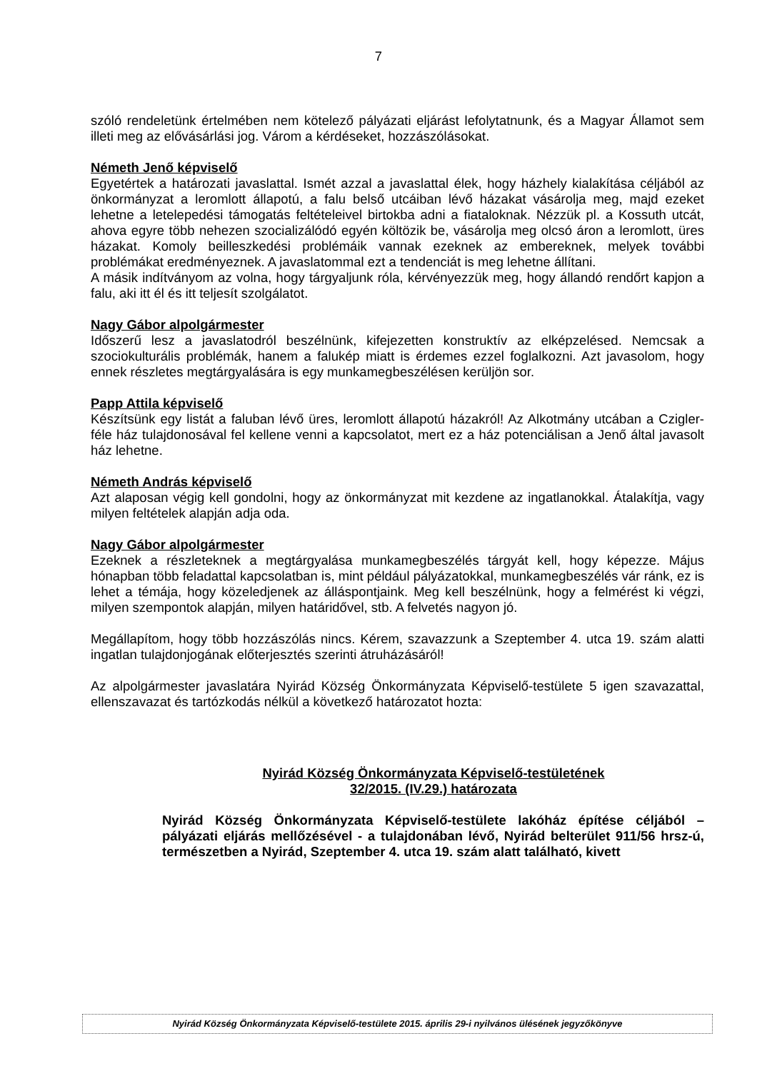7
szóló rendeletünk értelmében nem kötelező pályázati eljárást lefolytatnunk, és a Magyar Államot sem illeti meg az elővásárlási jog. Várom a kérdéseket, hozzászólásokat.
Németh Jenő képviselő
Egyetértek a határozati javaslattal. Ismét azzal a javaslattal élek, hogy házhely kialakítása céljából az önkormányzat a leromlott állapotú, a falu belső utcáiban lévő házakat vásárolja meg, majd ezeket lehetne a letelepedési támogatás feltételeivel birtokba adni a fiataloknak. Nézzük pl. a Kossuth utcát, ahova egyre több nehezen szocializálódó egyén költözik be, vásárolja meg olcsó áron a leromlott, üres házakat. Komoly beilleszkedési problémáik vannak ezeknek az embereknek, melyek további problémákat eredményeznek. A javaslatommal ezt a tendenciát is meg lehetne állítani.
A másik indítványom az volna, hogy tárgyaljunk róla, kérvényezzük meg, hogy állandó rendőrt kapjon a falu, aki itt él és itt teljesít szolgálatot.
Nagy Gábor alpolgármester
Időszerű lesz a javaslatodról beszélnünk, kifejezetten konstruktív az elképzelésed. Nemcsak a szociokulturális problémák, hanem a falukép miatt is érdemes ezzel foglalkozni. Azt javasolom, hogy ennek részletes megtárgyalására is egy munkamegbeszélésen kerüljön sor.
Papp Attila képviselő
Készítsünk egy listát a faluban lévő üres, leromlott állapotú házakról! Az Alkotmány utcában a Czigler-féle ház tulajdonosával fel kellene venni a kapcsolatot, mert ez a ház potenciálisan a Jenő által javasolt ház lehetne.
Németh András képviselő
Azt alaposan végig kell gondolni, hogy az önkormányzat mit kezdene az ingatlanokkal. Átalakítja, vagy milyen feltételek alapján adja oda.
Nagy Gábor alpolgármester
Ezeknek a részleteknek a megtárgyalása munkamegbeszélés tárgyát kell, hogy képezze. Május hónapban több feladattal kapcsolatban is, mint például pályázatokkal, munkamegbeszélés vár ránk, ez is lehet a témája, hogy közeledjenek az álláspontjaink. Meg kell beszélnünk, hogy a felmérést ki végzi, milyen szempontok alapján, milyen határidővel, stb. A felvetés nagyon jó.
Megállapítom, hogy több hozzászólás nincs. Kérem, szavazzunk a Szeptember 4. utca 19. szám alatti ingatlan tulajdonjogának előterjesztés szerinti átruházásáról!
Az alpolgármester javaslatára Nyirád Község Önkormányzata Képviselő-testülete 5 igen szavazattal, ellenszavazat és tartózkodás nélkül a következő határozatot hozta:
Nyirád Község Önkormányzata Képviselő-testületének
32/2015. (IV.29.) határozata
Nyirád Község Önkormányzata Képviselő-testülete lakóház építése céljából – pályázati eljárás mellőzésével - a tulajdonában lévő, Nyirád belterület 911/56 hrsz-ú, természetben a Nyirád, Szeptember 4. utca 19. szám alatt található, kivett
Nyirád Község Önkormányzata Képviselő-testülete 2015. április 29-i nyilvános ülésének jegyzőkönyve